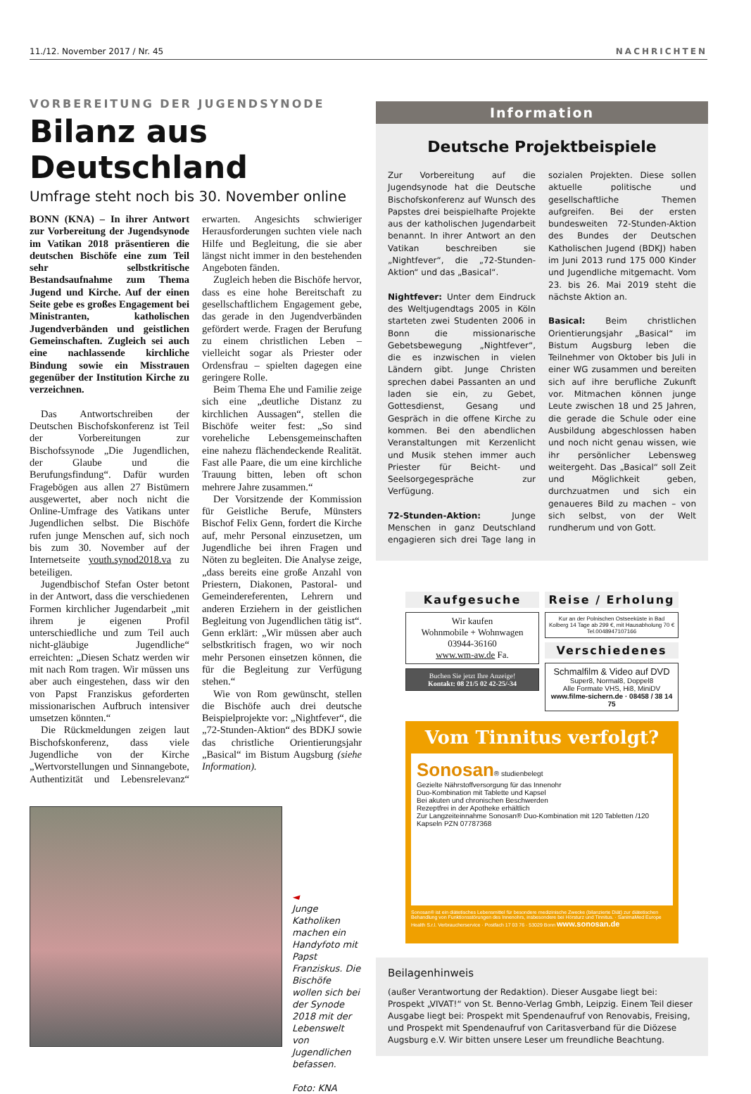11./12. November 2017 / Nr. 45 NACHRICHTEN
VORBEREITUNG DER JUGENDSYNODE
Bilanz aus Deutschland
Umfrage steht noch bis 30. November online
BONN (KNA) – In ihrer Antwort zur Vorbereitung der Jugendsynode im Vatikan 2018 präsentieren die deutschen Bischöfe eine zum Teil sehr selbstkritische Bestandsaufnahme zum Thema Jugend und Kirche. Auf der einen Seite gebe es großes Engagement bei Ministranten, katholischen Jugendverbänden und geistlichen Gemeinschaften. Zugleich sei auch eine nachlassende kirchliche Bindung sowie ein Misstrauen gegenüber der Institution Kirche zu verzeichnen.
Das Antwortschreiben der Deutschen Bischofskonferenz ist Teil der Vorbereitungen zur Bischofssynode „Die Jugendlichen, der Glaube und die Berufungsfindung“. Dafür wurden Fragebögen aus allen 27 Bistümern ausgewertet, aber noch nicht die Online-Umfrage des Vatikans unter Jugendlichen selbst. Die Bischöfe rufen junge Menschen auf, sich noch bis zum 30. November auf der Internetseite youth.synod2018.va zu beteiligen.
Jugendbischof Stefan Oster betont in der Antwort, dass die verschiedenen Formen kirchlicher Jugendarbeit „mit ihrem je eigenen Profil unterschiedliche und zum Teil auch nicht-gläubige Jugendliche“ erreichten: „Diesen Schatz werden wir mit nach Rom tragen. Wir müssen uns aber auch eingestehen, dass wir den von Papst Franziskus geforderten missionarischen Aufbruch intensiver umsetzen könnten.“
Die Rückmeldungen zeigen laut Bischofskonferenz, dass viele Jugendliche von der Kirche „Wertvorstellungen und Sinnangebote, Authentizität und Lebensrelevanz“ erwarten. Angesichts schwieriger Herausforderungen suchten viele nach Hilfe und Begleitung, die sie aber längst nicht immer in den bestehenden Angeboten fänden.
Zugleich heben die Bischöfe hervor, dass es eine hohe Bereitschaft zu gesellschaftlichem Engagement gebe, das gerade in den Jugendverbänden gefördert werde. Fragen der Berufung zu einem christlichen Leben – vielleicht sogar als Priester oder Ordensfrau – spielten dagegen eine geringere Rolle.
Beim Thema Ehe und Familie zeige sich eine „deutliche Distanz zu kirchlichen Aussagen“, stellen die Bischöfe weiter fest: „So sind voreheliche Lebensgemeinschaften eine nahezu flächendeckende Realität. Fast alle Paare, die um eine kirchliche Trauung bitten, leben oft schon mehrere Jahre zusammen.“
Der Vorsitzende der Kommission für Geistliche Berufe, Münsters Bischof Felix Genn, fordert die Kirche auf, mehr Personal einzusetzen, um Jugendliche bei ihren Fragen und Nöten zu begleiten. Die Analyse zeige, „dass bereits eine große Anzahl von Priestern, Diakonen, Pastoral- und Gemeindereferenten, Lehrern und anderen Erziehern in der geistlichen Begleitung von Jugendlichen tätig ist“. Genn erklärt: „Wir müssen aber auch selbstkritisch fragen, wo wir noch mehr Personen einsetzen können, die für die Begleitung zur Verfügung stehen.“
Wie von Rom gewünscht, stellen die Bischöfe auch drei deutsche Beispielprojekte vor: „Nightfever“, die „72-Stunden-Aktion“ des BDKJ sowie das christliche Orientierungsjahr „Basical“ im Bistum Augsburg (siehe Information).
◄
Junge Katholiken machen ein Handyfoto mit Papst Franziskus. Die Bischöfe wollen sich bei der Synode 2018 mit der Lebenswelt von Jugendlichen befassen.
Foto: KNA
Information
Deutsche Projektbeispiele
Zur Vorbereitung auf die Jugendsynode hat die Deutsche Bischofskonferenz auf Wunsch des Papstes drei beispielhafte Projekte aus der katholischen Jugendarbeit benannt. In ihrer Antwort an den Vatikan beschreiben sie „Nightfever“, die „72-Stunden-Aktion“ und das „Basical“.
Nightfever: Unter dem Eindruck des Weltjugendtags 2005 in Köln starteten zwei Studenten 2006 in Bonn die missionarische Gebetsbewegung „Nightfever“, die es inzwischen in vielen Ländern gibt. Junge Christen sprechen dabei Passanten an und laden sie ein, zu Gebet, Gottesdienst, Gesang und Gespräch in die offene Kirche zu kommen. Bei den abendlichen Veranstaltungen mit Kerzenlicht und Musik stehen immer auch Priester für Beicht- und Seelsorgegespräche zur Verfügung.
72-Stunden-Aktion: Junge Menschen in ganz Deutschland engagieren sich drei Tage lang in sozialen Projekten. Diese sollen aktuelle politische und gesellschaftliche Themen aufgreifen. Bei der ersten bundesweiten 72-Stunden-Aktion des Bundes der Deutschen Katholischen Jugend (BDKJ) haben im Juni 2013 rund 175 000 Kinder und Jugendliche mitgemacht. Vom 23. bis 26. Mai 2019 steht die nächste Aktion an.
Basical: Beim christlichen Orientierungsjahr „Basical“ im Bistum Augsburg leben die Teilnehmer von Oktober bis Juli in einer WG zusammen und bereiten sich auf ihre berufliche Zukunft vor. Mitmachen können junge Leute zwischen 18 und 25 Jahren, die gerade die Schule oder eine Ausbildung abgeschlossen haben und noch nicht genau wissen, wie ihr persönlicher Lebensweg weitergeht. Das „Basical“ soll Zeit und Möglichkeit geben, durchzuatmen und sich ein genaueres Bild zu machen – von sich selbst, von der Welt rundherum und von Gott.
Kaufgesuche
Wir kaufen
Wohnmobile + Wohnwagen
03944-36160
www.wm-aw.de Fa.
Buchen Sie jetzt Ihre Anzeige!
Kontakt: 08 21/5 02 42-25/-34
Reise / Erholung
Kur an der Polnischen Ostseeküste in Bad Kolberg 14 Tage ab 299 €, mit Hausabholung 70 € Tel.0048947107166
Verschiedenes
Schmalfilm & Video auf DVD
Super8, Normal8, Doppel8
Alle Formate VHS, Hi8, MiniDV
www.filme-sichern.de · 08458 / 38 14 75
Vom Tinnitus verfolgt?
Sonosan® studienbelegt
Gezielte Nährstoffversorgung für das Innenohr
Duo-Kombination mit Tablette und Kapsel
Bei akuten und chronischen Beschwerden
Rezeptfrei in der Apotheke erhältlich
Zur Langzeiteinnahme Sonosan® Duo-Kombination mit 120 Tabletten /120 Kapseln PZN 07787368
Sonosan® ist ein diätetisches Lebensmittel für besondere medizinische Zwecke (bilanzierte Diät) zur diätetischen Behandlung von Funktionsstörungen des Innenohrs, insbesondere bei Hörsturz und Tinnitus. · SanimaMed Europe Health S.r.l. Verbraucherservice · Postfach 17 03 76 · 53029 Bonn www.sonosan.de
Beilagenhinweis
(außer Verantwortung der Redaktion). Dieser Ausgabe liegt bei: Prospekt „VIVAT!“ von St. Benno-Verlag Gmbh, Leipzig. Einem Teil dieser Ausgabe liegt bei: Prospekt mit Spendenaufruf von Renovabis, Freising, und Prospekt mit Spendenaufruf von Caritasverband für die Diözese Augsburg e.V. Wir bitten unsere Leser um freundliche Beachtung.